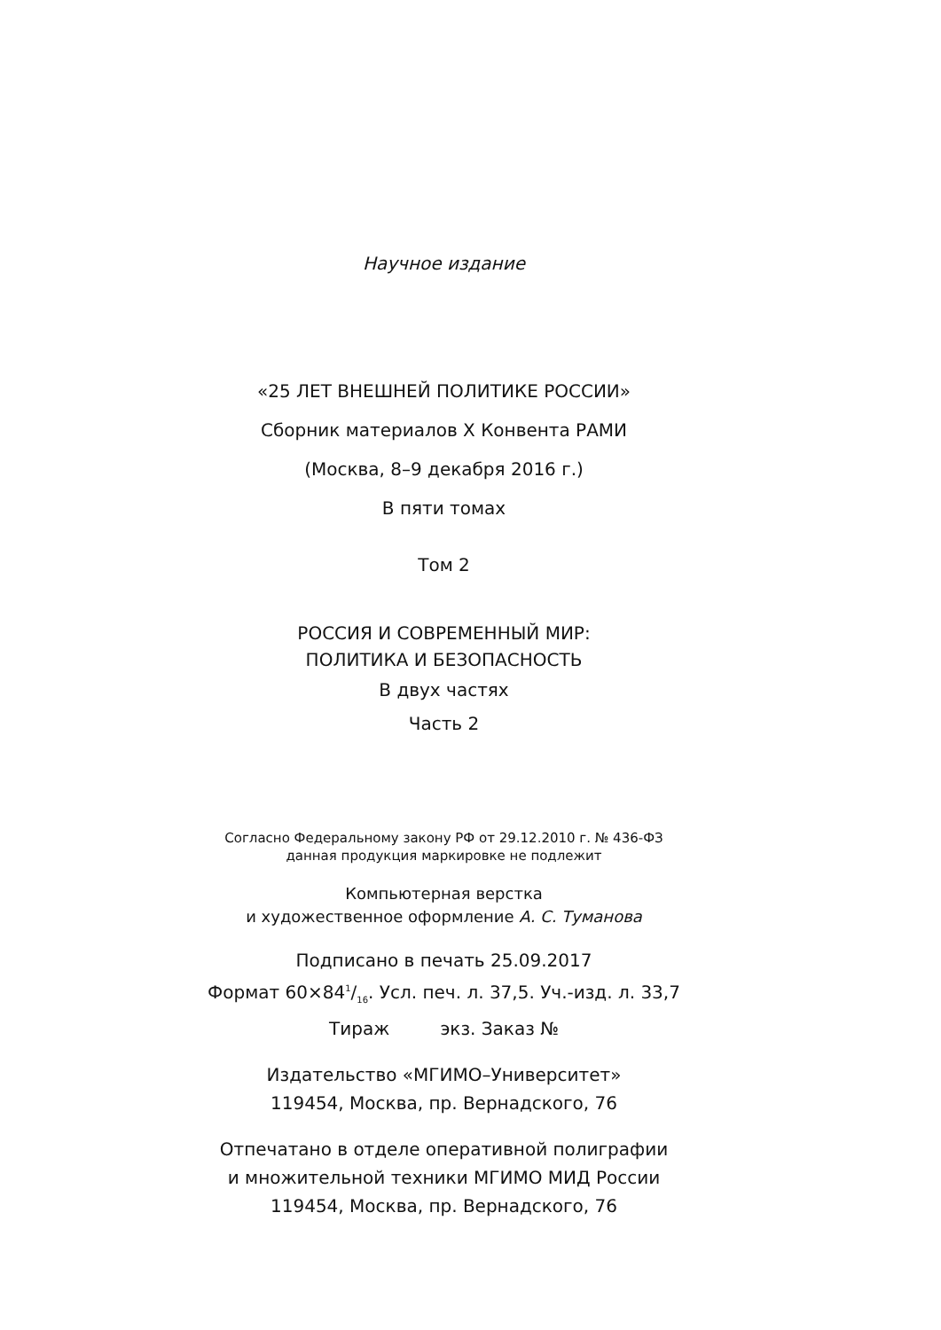Научное издание
«25 ЛЕТ ВНЕШНЕЙ ПОЛИТИКЕ РОССИИ»
Сборник материалов X Конвента РАМИ
(Москва, 8–9 декабря 2016 г.)
В пяти томах
Том 2
РОССИЯ И СОВРЕМЕННЫЙ МИР:
ПОЛИТИКА И БЕЗОПАСНОСТЬ
В двух частях
Часть 2
Согласно Федеральному закону РФ от 29.12.2010 г. № 436-ФЗ
данная продукция маркировке не подлежит
Компьютерная верстка
и художественное оформление А. С. Туманова
Подписано в печать 25.09.2017
Формат 60×841/16. Усл. печ. л. 37,5. Уч.-изд. л. 33,7
Тираж экз. Заказ №
Издательство «МГИМО–Университет»
119454, Москва, пр. Вернадского, 76
Отпечатано в отделе оперативной полиграфии
и множительной техники МГИМО МИД России
119454, Москва, пр. Вернадского, 76